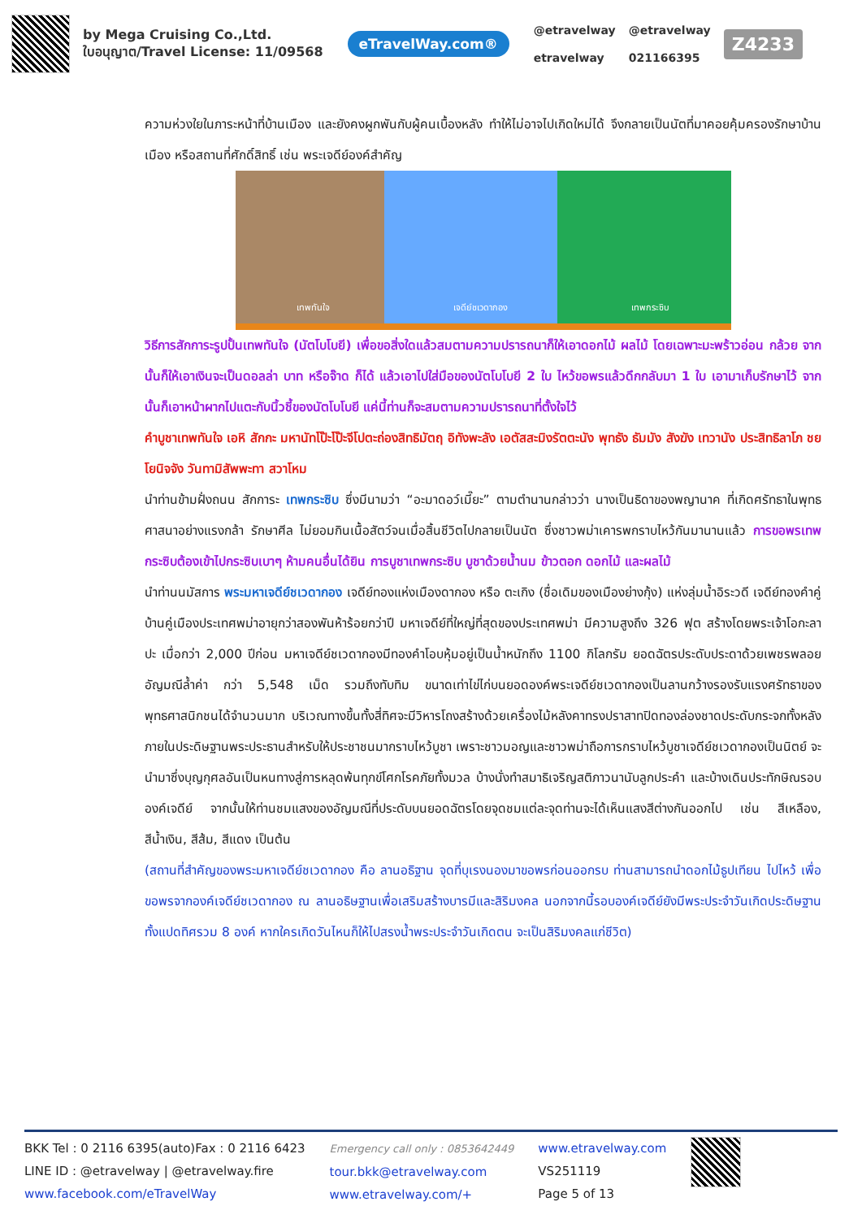by Mega Cruising Co.,Ltd.
ใบอนุญาต/Travel License: 11/09568
eTravelWay.com®
@etravelway
etravelway
@etravelway
021166395
Z4233
ความห่วงใยในภาระหน้าที่บ้านเมือง และยังคงผูกพันกับผู้คนเบื้องหลัง ทำให้ไม่อาจไปเกิดใหม่ได้ จึงกลายเป็นนัตที่มาคอยคุ้มครองรักษาบ้านเมือง หรือสถานที่ศักดิ์สิทธิ์ เช่น พระเจดีย์องค์สำคัญ
เทพทันใจ เจดีย์ชเวดากอง เทพกระซิบ
วิธีการสักการะรูปปั้นเทพทันใจ (นัตโบโบยี) เพื่อขอสิ่งใดแล้วสมตามความปรารถนาก็ให้เอาดอกไม้ ผลไม้ โดยเฉพาะมะพร้าวอ่อน กล้วย จากนั้นก็ให้เอาเงินจะเป็นดอลล่า บาท หรือจ๊าด ก็ได้ แล้วเอาไปใส่มือของนัตโบโบยี 2 ใบ ไหว้ขอพรแล้วดึกกลับมา 1 ใบ เอามาเก็บรักษาไว้ จากนั้นก็เอาหน้าผากไปแตะกับนิ้วชี้ของนัตโบโบยี แค่นี้ท่านก็จะสมตามความปรารถนาที่ตั้งใจไว้
คำบูชาเทพทันใจ เอหิ สักกะ มหานัทโป๊ะโป๊ะจีโปตะถ่องสิทธิมัตฤ อิทังพะลัง เอตัสสะมิงรัตตะนัง พุทธัง ธัมมัง สังฆัง เทวานัง ประสิทธิลาโภ ชยโยนิจจัง วันทามิสัพพะทา สวาโหม
นำท่านข้ามฝั่งถนน สักการะ เทพกระซิบ ซึ่งมีนามว่า “อะมาดอว์เมี๊ยะ” ตามตำนานกล่าวว่า นางเป็นธิดาของพญานาค ที่เกิดศรัทธาในพุทธศาสนาอย่างแรงกล้า รักษาศีล ไม่ยอมกินเนื้อสัตว์จนเมื่อสิ้นชีวิตไปกลายเป็นนัต ซึ่งชาวพม่าเคารพกราบไหว้กันมานานแล้ว การขอพรเทพกระซิบต้องเข้าไปกระซิบเบาๆ ห้ามคนอื่นได้ยิน การบูชาเทพกระซิบ บูชาด้วยน้ำนม ข้าวตอก ดอกไม้ และผลไม้
นำท่านนมัสการ พระมหาเจดีย์ชเวดากอง เจดีย์ทองแห่งเมืองดากอง หรือ ตะเกิง (ชื่อเดิมของเมืองย่างกุ้ง) แห่งลุ่มน้ำอิระวดี เจดีย์ทองคำคู่บ้านคู่เมืองประเทศพม่าอายุกว่าสองพันห้าร้อยกว่าปี มหาเจดีย์ที่ใหญ่ที่สุดของประเทศพม่า มีความสูงถึง 326 ฟุต สร้างโดยพระเจ้าโอกะลาปะ เมื่อกว่า 2,000 ปีก่อน มหาเจดีย์ชเวดากองมีทองคำโอบหุ้มอยู่เป็นน้ำหนักถึง 1100 กิโลกรัม ยอดฉัตรประดับประดาด้วยเพชรพลอยอัญมณีล้ำค่า กว่า 5,548 เม็ด รวมถึงทับทิม ขนาดเท่าไข่ไก่บนยอดองค์พระเจดีย์ชเวดากองเป็นลานกว้างรองรับแรงศรัทธาของพุทธศาสนิกชนได้จำนวนมาก บริเวณทางขึ้นทั้งสี่ทิศจะมีวิหารโถงสร้างด้วยเครื่องไม้หลังคาทรงปราสาทปิดทองล่องชาดประดับกระจกทั้งหลัง ภายในประดิษฐานพระประธานสำหรับให้ประชาชนมากราบไหว้บูชา เพราะชาวมอญและชาวพม่าถือการกราบไหว้บูชาเจดีย์ชเวดากองเป็นนิตย์ จะนำมาซึ่งบุญกุศลอันเป็นหนทางสู่การหลุดพ้นทุกข์โศกโรคภัยทั้งมวล บ้างนั่งทำสมาธิเจริญสติภาวนานับลูกประคำ และบ้างเดินประทักษิณรอบองค์เจดีย์ จากนั้นให้ท่านชมแสงของอัญมณีที่ประดับบนยอดฉัตรโดยจุดชมแต่ละจุดท่านจะได้เห็นแสงสีต่างกันออกไป เช่น สีเหลือง, สีน้ำเงิน, สีส้ม, สีแดง เป็นต้น
(สถานที่สำคัญของพระมหาเจดีย์ชเวดากอง คือ ลานอธิฐาน จุดที่บุเรงนองมาขอพรก่อนออกรบ ท่านสามารถนำดอกไม้ธูปเทียน ไปไหว้ เพื่อขอพรจากองค์เจดีย์ชเวดากอง ณ ลานอธิษฐานเพื่อเสริมสร้างบารมีและสิริมงคล นอกจากนี้รอบองค์เจดีย์ยังมีพระประจำวันเกิดประดิษฐานทั้งแปดทิศรวม 8 องค์ หากใครเกิดวันไหนก็ให้ไปสรงน้ำพระประจำวันเกิดตน จะเป็นสิริมงคลแก่ชีวิต)
BKK Tel : 0 2116 6395(auto)Fax : 0 2116 6423
LINE ID : @etravelway | @etravelway.fire
www.facebook.com/eTravelWay
Emergency call only : 0853642449
tour.bkk@etravelway.com
www.etravelway.com/+
www.etravelway.com
VS251119
Page 5 of 13